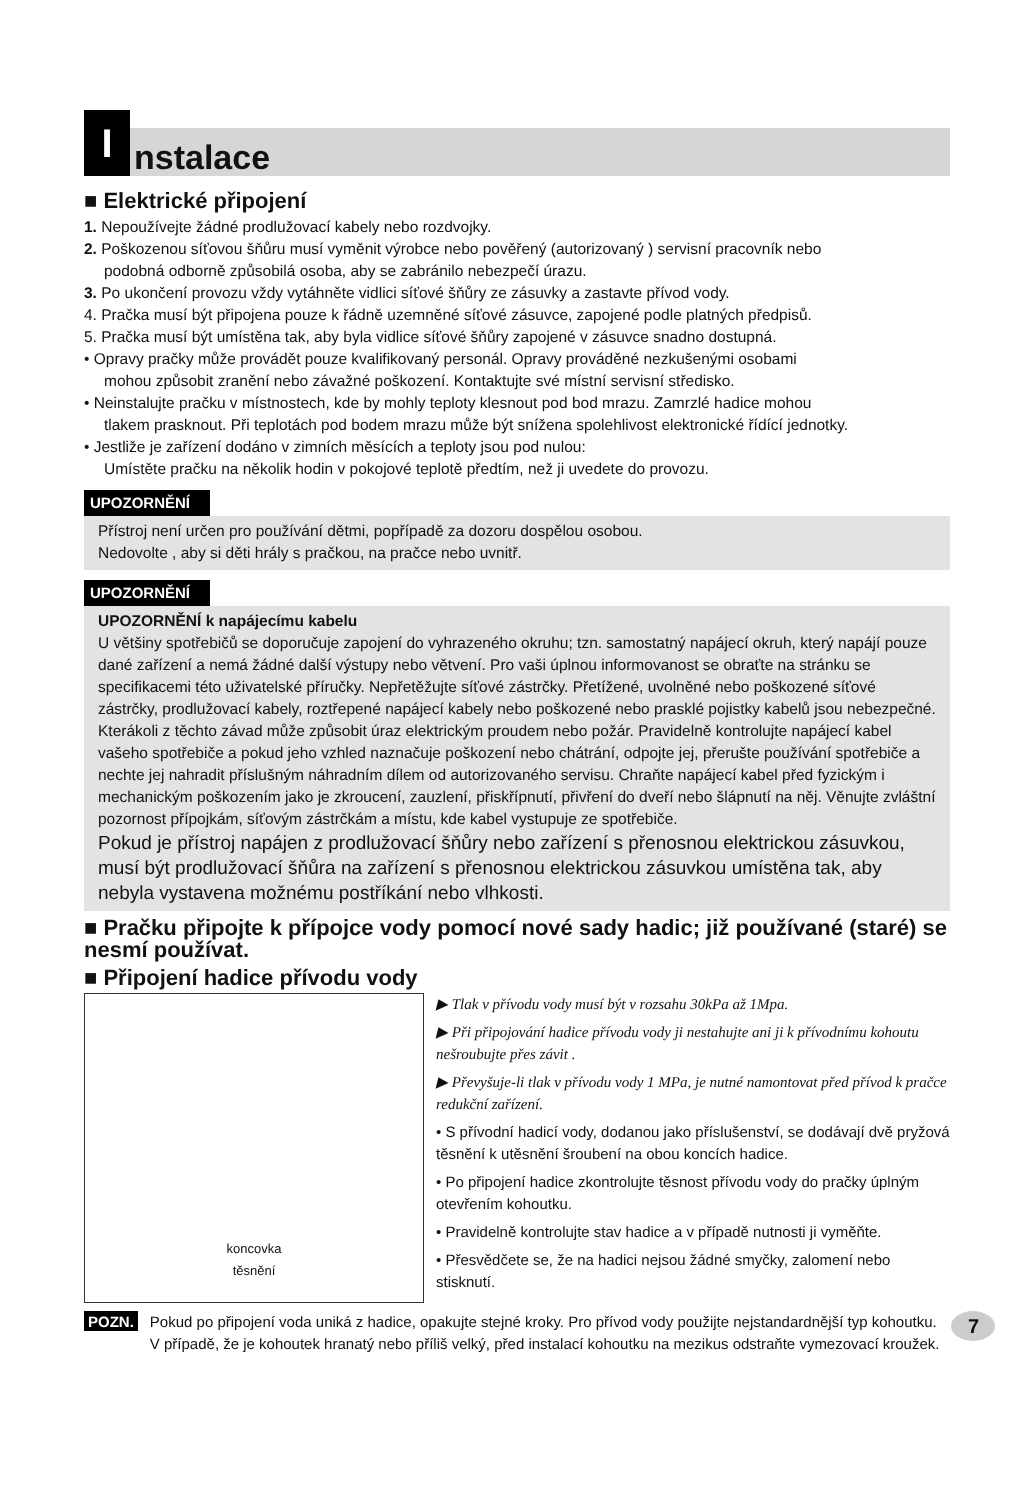I
nstalace
■ Elektrické připojení
1. Nepoužívejte žádné prodlužovací kabely nebo rozdvojky.
2. Poškozenou síťovou šňůru musí vyměnit výrobce nebo pověřený (autorizovaný ) servisní pracovník nebo
podobná odborně způsobilá osoba, aby se zabránilo nebezpečí úrazu.
3. Po ukončení provozu vždy vytáhněte vidlici síťové šňůry ze zásuvky a zastavte přívod vody.
4. Pračka musí být připojena pouze k řádně uzemněné síťové zásuvce, zapojené podle platných předpisů.
5. Pračka musí být umístěna tak, aby byla vidlice síťové šňůry zapojené v zásuvce snadno dostupná.
• Opravy pračky může provádět pouze kvalifikovaný personál. Opravy prováděné nezkušenými osobami
mohou způsobit zranění nebo závažné poškození. Kontaktujte své místní servisní středisko.
• Neinstalujte pračku v místnostech, kde by mohly teploty klesnout pod bod mrazu. Zamrzlé hadice mohou
tlakem prasknout. Při teplotách pod bodem mrazu může být snížena spolehlivost elektronické řídící jednotky.
• Jestliže je zařízení dodáno v zimních měsících a teploty jsou pod nulou:
Umístěte pračku na několik hodin v pokojové teplotě předtím, než ji uvedete do provozu.
UPOZORNĚNÍ
Přístroj není určen pro používání dětmi, popřípadě za dozoru dospělou osobou.
Nedovolte , aby si děti hrály s pračkou, na pračce nebo uvnitř.
UPOZORNĚNÍ
UPOZORNĚNÍ k napájecímu kabelu
U většiny spotřebičů se doporučuje zapojení do vyhrazeného okruhu; tzn. samostatný napájecí okruh, který napájí pouze dané zařízení a nemá žádné další výstupy nebo větvení. Pro vaši úplnou informovanost se obraťte na stránku se specifikacemi této uživatelské příručky. Nepřetěžujte síťové zástrčky. Přetížené, uvolněné nebo poškozené síťové zástrčky, prodlužovací kabely, roztřepené napájecí kabely nebo poškozené nebo prasklé pojistky kabelů jsou nebezpečné. Kterákoli z těchto závad může způsobit úraz elektrickým proudem nebo požár. Pravidelně kontrolujte napájecí kabel vašeho spotřebiče a pokud jeho vzhled naznačuje poškození nebo chátrání, odpojte jej, přerušte používání spotřebiče a nechte jej nahradit příslušným náhradním dílem od autorizovaného servisu. Chraňte napájecí kabel před fyzickým i mechanickým poškozením jako je zkroucení, zauzlení, přiskřípnutí, přivření do dveří nebo šlápnutí na něj. Věnujte zvláštní pozornost přípojkám, síťovým zástrčkám a místu, kde kabel vystupuje ze spotřebiče.
Pokud je přístroj napájen z prodlužovací šňůry nebo zařízení s přenosnou elektrickou zásuvkou, musí být prodlužovací šňůra na zařízení s přenosnou elektrickou zásuvkou umístěna tak, aby nebyla vystavena možnému postříkání nebo vlhkosti.
■ Pračku připojte k přípojce vody pomocí nové sady hadic; již používané (staré) se nesmí používat.
■ Připojení hadice přívodu vody
koncovka
těsnění
▶ Tlak v přívodu vody musí být v rozsahu 30kPa až 1Mpa.
▶ Při připojování hadice přívodu vody ji nestahujte ani ji k přívodnímu kohoutu nešroubujte přes závit .
▶ Převyšuje-li tlak v přívodu vody 1 MPa, je nutné namontovat před přívod k pračce redukční zařízení.
• S přívodní hadicí vody, dodanou jako příslušenství, se dodávají dvě pryžová těsnění k utěsnění šroubení na obou koncích hadice.
• Po připojení hadice zkontrolujte těsnost přívodu vody do pračky úplným otevřením kohoutku.
• Pravidelně kontrolujte stav hadice a v případě nutnosti ji vyměňte.
• Přesvědčete se, že na hadici nejsou žádné smyčky, zalomení nebo stisknutí.
POZN.
Pokud po připojení voda uniká z hadice, opakujte stejné kroky. Pro přívod vody použijte nejstandardnější typ kohoutku.
V případě, že je kohoutek hranatý nebo příliš velký, před instalací kohoutku na mezikus odstraňte vymezovací kroužek.
7